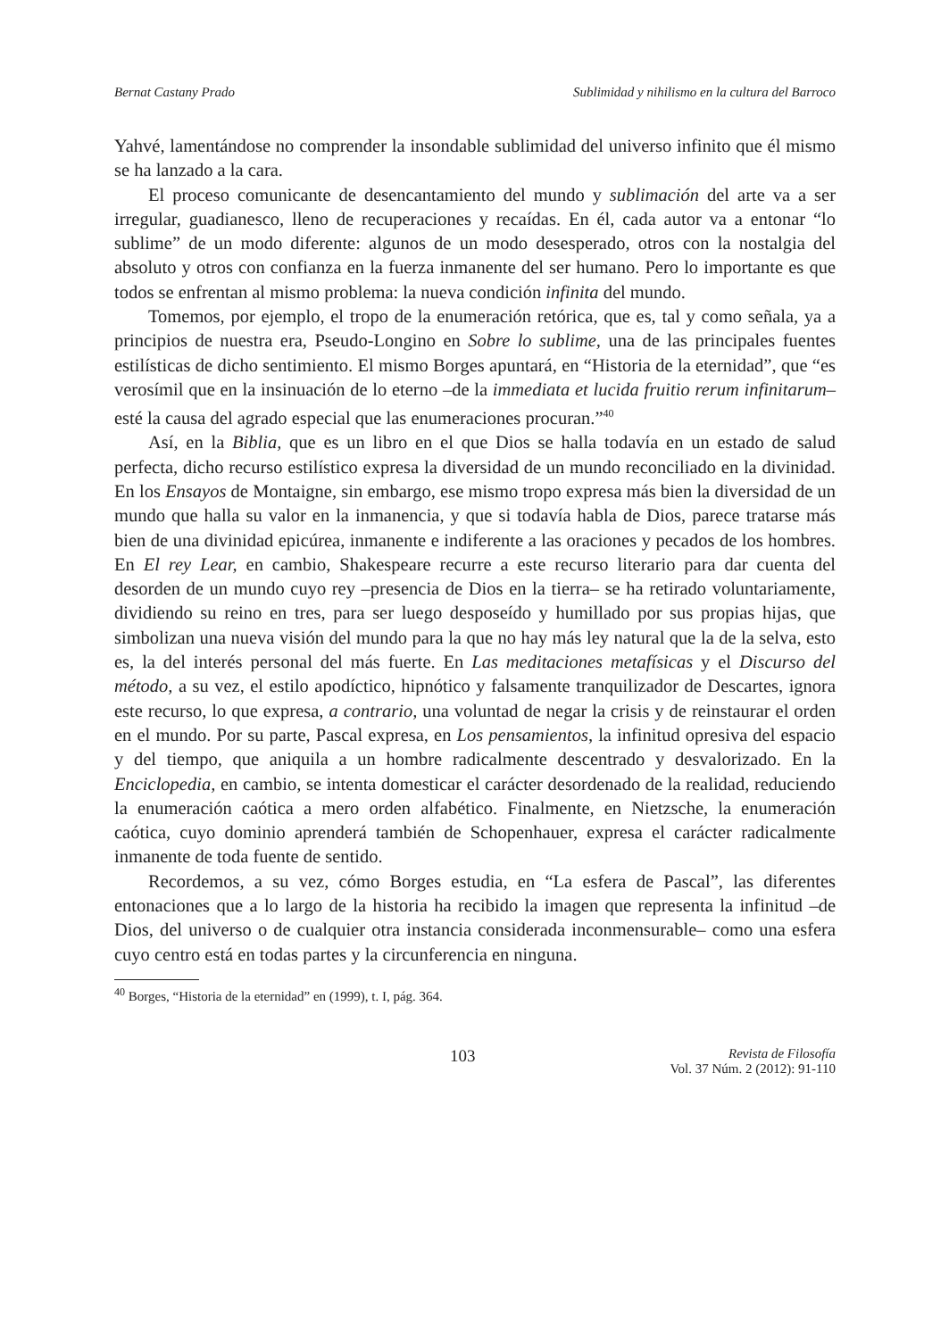Bernat Castany Prado Sublimidad y nihilismo en la cultura del Barroco
Yahvé, lamentándose no comprender la insondable sublimidad del universo infinito que él mismo se ha lanzado a la cara.
El proceso comunicante de desencantamiento del mundo y sublimación del arte va a ser irregular, guadianesco, lleno de recuperaciones y recaídas. En él, cada autor va a entonar “lo sublime” de un modo diferente: algunos de un modo desesperado, otros con la nostalgia del absoluto y otros con confianza en la fuerza inmanente del ser humano. Pero lo importante es que todos se enfrentan al mismo problema: la nueva condición infinita del mundo.
Tomemos, por ejemplo, el tropo de la enumeración retórica, que es, tal y como señala, ya a principios de nuestra era, Pseudo-Longino en Sobre lo sublime, una de las principales fuentes estilísticas de dicho sentimiento. El mismo Borges apuntará, en “Historia de la eternidad”, que “es verosímil que en la insinuación de lo eterno –de la immediata et lucida fruitio rerum infinitarum– esté la causa del agrado especial que las enumeraciones procuran.”<sup>40</sup>
Así, en la Biblia, que es un libro en el que Dios se halla todavía en un estado de salud perfecta, dicho recurso estilístico expresa la diversidad de un mundo reconciliado en la divinidad. En los Ensayos de Montaigne, sin embargo, ese mismo tropo expresa más bien la diversidad de un mundo que halla su valor en la inmanencia, y que si todavía habla de Dios, parece tratarse más bien de una divinidad epicúrea, inmanente e indiferente a las oraciones y pecados de los hombres. En El rey Lear, en cambio, Shakespeare recurre a este recurso literario para dar cuenta del desorden de un mundo cuyo rey –presencia de Dios en la tierra– se ha retirado voluntariamente, dividiendo su reino en tres, para ser luego desposeído y humillado por sus propias hijas, que simbolizan una nueva visión del mundo para la que no hay más ley natural que la de la selva, esto es, la del interés personal del más fuerte. En Las meditaciones metafísicas y el Discurso del método, a su vez, el estilo apodíctico, hipnótico y falsamente tranquilizador de Descartes, ignora este recurso, lo que expresa, a contrario, una voluntad de negar la crisis y de reinstaurar el orden en el mundo. Por su parte, Pascal expresa, en Los pensamientos, la infinitud opresiva del espacio y del tiempo, que aniquila a un hombre radicalmente descentrado y desvalorizado. En la Enciclopedia, en cambio, se intenta domesticar el carácter desordenado de la realidad, reduciendo la enumeración caótica a mero orden alfabético. Finalmente, en Nietzsche, la enumeración caótica, cuyo dominio aprenderá también de Schopenhauer, expresa el carácter radicalmente inmanente de toda fuente de sentido.
Recordemos, a su vez, cómo Borges estudia, en “La esfera de Pascal”, las diferentes entonaciones que a lo largo de la historia ha recibido la imagen que representa la infinitud –de Dios, del universo o de cualquier otra instancia considerada inconmensurable– como una esfera cuyo centro está en todas partes y la circunferencia en ninguna.
<sup>40</sup> Borges, “Historia de la eternidad” en (1999), t. I, pág. 364.
103 Revista de Filosofía
Vol. 37 Núm. 2 (2012): 91-110